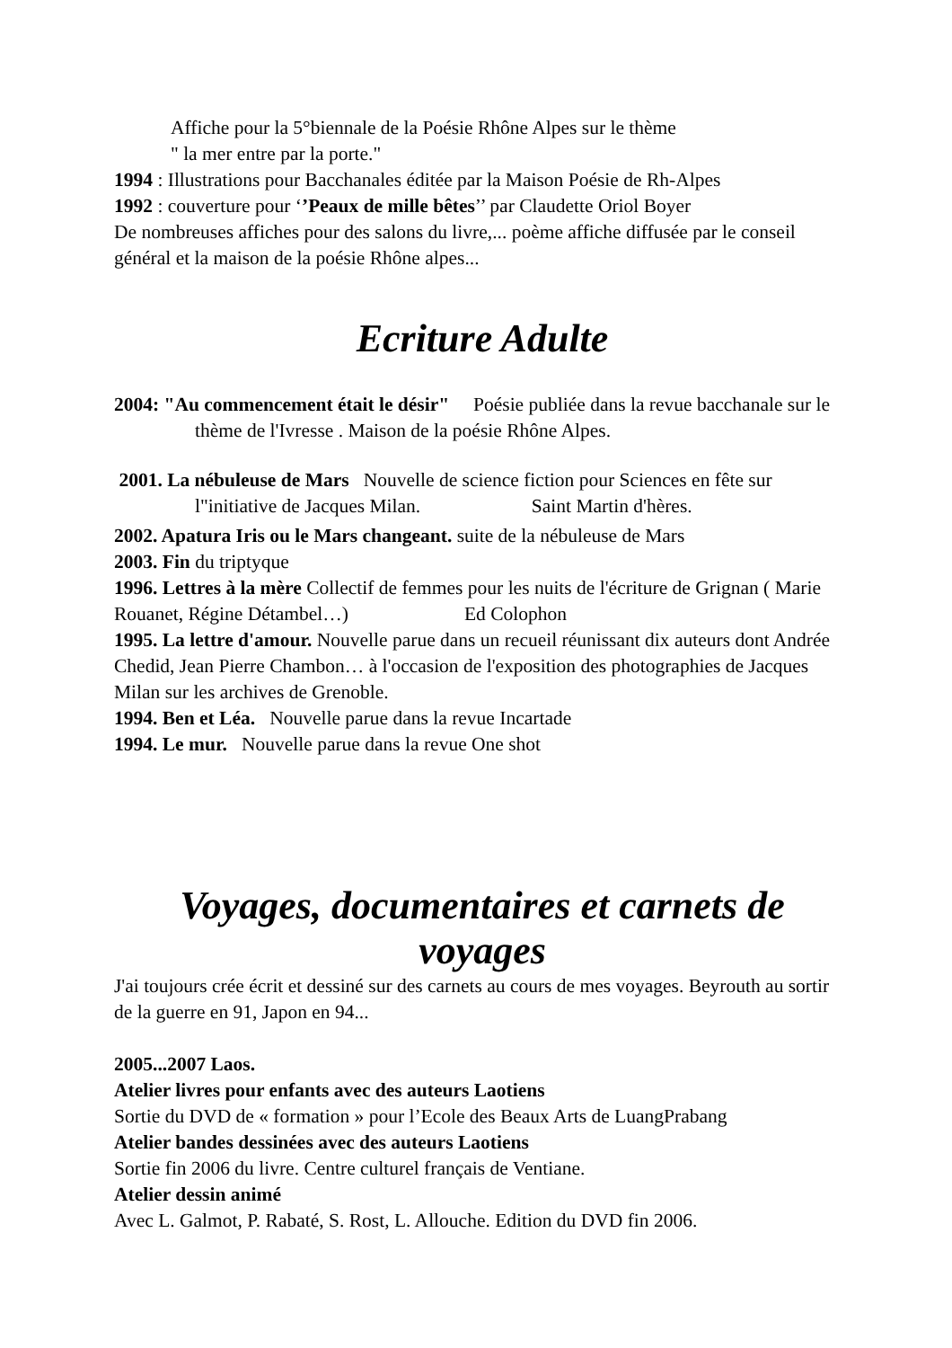Affiche pour la 5°biennale de la Poésie Rhône Alpes sur le thème
" la mer entre par la porte."
1994 : Illustrations pour Bacchanales éditée par la Maison Poésie de Rh-Alpes
1992 : couverture pour ‘’Peaux de mille bêtes’’ par Claudette Oriol Boyer
De nombreuses affiches pour des salons du livre,... poème affiche diffusée par le conseil général et la maison de la poésie Rhône alpes...
Ecriture Adulte
2004: "Au commencement était le désir" Poésie publiée dans la revue bacchanale sur le thème de l'Ivresse . Maison de la poésie Rhône Alpes.
2001. La nébuleuse de Mars Nouvelle de science fiction pour Sciences en fête sur l"initiative de Jacques Milan. Saint Martin d'hères.
2002. Apatura Iris ou le Mars changeant. suite de la nébuleuse de Mars
2003. Fin du triptyque
1996. Lettres à la mère Collectif de femmes pour les nuits de l'écriture de Grignan ( Marie Rouanet, Régine Détambel…) Ed Colophon
1995. La lettre d'amour. Nouvelle parue dans un recueil réunissant dix auteurs dont Andrée Chedid, Jean Pierre Chambon… à l'occasion de l'exposition des photographies de Jacques Milan sur les archives de Grenoble.
1994. Ben et Léa. Nouvelle parue dans la revue Incartade
1994. Le mur. Nouvelle parue dans la revue One shot
Voyages, documentaires et carnets de voyages
J'ai toujours crée écrit et dessiné sur des carnets au cours de mes voyages. Beyrouth au sortir de la guerre en 91, Japon en 94...
2005...2007 Laos.
Atelier livres pour enfants avec des auteurs Laotiens
Sortie du DVD de « formation » pour l’Ecole des Beaux Arts de LuangPrabang
Atelier bandes dessinées avec des auteurs Laotiens
Sortie fin 2006 du livre. Centre culturel français de Ventiane.
Atelier dessin animé
Avec L. Galmot, P. Rabaté, S. Rost, L. Allouche. Edition du DVD fin 2006.